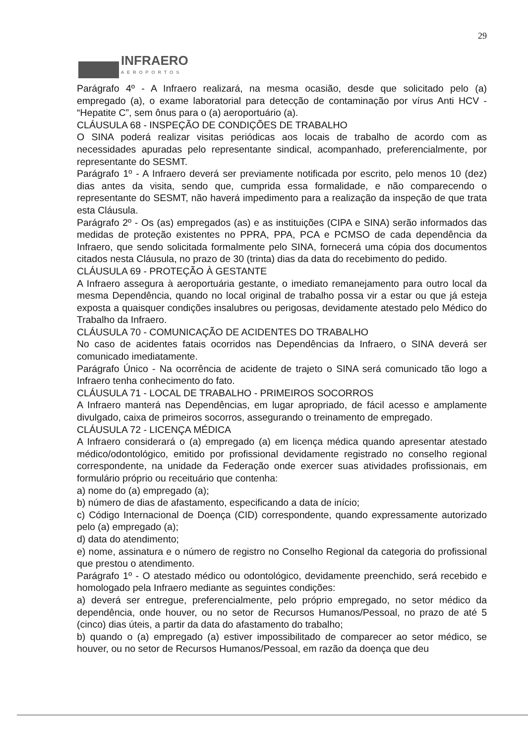29
INFRAERO
AEROPORTOS
Parágrafo 4º - A Infraero realizará, na mesma ocasião, desde que solicitado pelo (a) empregado (a), o exame laboratorial para detecção de contaminação por vírus Anti HCV - “Hepatite C”, sem ônus para o (a) aeroportuário (a).
CLÁUSULA 68 - INSPEÇÃO DE CONDIÇÕES DE TRABALHO
O SINA poderá realizar visitas periódicas aos locais de trabalho de acordo com as necessidades apuradas pelo representante sindical, acompanhado, preferencialmente, por representante do SESMT.
Parágrafo 1º - A Infraero deverá ser previamente notificada por escrito, pelo menos 10 (dez) dias antes da visita, sendo que, cumprida essa formalidade, e não comparecendo o representante do SESMT, não haverá impedimento para a realização da inspeção de que trata esta Cláusula.
Parágrafo 2º - Os (as) empregados (as) e as instituições (CIPA e SINA) serão informados das medidas de proteção existentes no PPRA, PPA, PCA e PCMSO de cada dependência da Infraero, que sendo solicitada formalmente pelo SINA, fornecerá uma cópia dos documentos citados nesta Cláusula, no prazo de 30 (trinta) dias da data do recebimento do pedido.
CLÁUSULA 69 - PROTEÇÃO À GESTANTE
A Infraero assegura à aeroportuária gestante, o imediato remanejamento para outro local da mesma Dependência, quando no local original de trabalho possa vir a estar ou que já esteja exposta a quaisquer condições insalubres ou perigosas, devidamente atestado pelo Médico do Trabalho da Infraero.
CLÁUSULA 70 - COMUNICAÇÃO DE ACIDENTES DO TRABALHO
No caso de acidentes fatais ocorridos nas Dependências da Infraero, o SINA deverá ser comunicado imediatamente.
Parágrafo Único - Na ocorrência de acidente de trajeto o SINA será comunicado tão logo a Infraero tenha conhecimento do fato.
CLÁUSULA 71 - LOCAL DE TRABALHO - PRIMEIROS SOCORROS
A Infraero manterá nas Dependências, em lugar apropriado, de fácil acesso e amplamente divulgado, caixa de primeiros socorros, assegurando o treinamento de empregado.
CLÁUSULA 72 - LICENÇA MÉDICA
A Infraero considerará o (a) empregado (a) em licença médica quando apresentar atestado médico/odontológico, emitido por profissional devidamente registrado no conselho regional correspondente, na unidade da Federação onde exercer suas atividades profissionais, em formulário próprio ou receituário que contenha:
a) nome do (a) empregado (a);
b) número de dias de afastamento, especificando a data de início;
c) Código Internacional de Doença (CID) correspondente, quando expressamente autorizado pelo (a) empregado (a);
d) data do atendimento;
e) nome, assinatura e o número de registro no Conselho Regional da categoria do profissional que prestou o atendimento.
Parágrafo 1º - O atestado médico ou odontológico, devidamente preenchido, será recebido e homologado pela Infraero mediante as seguintes condições:
a) deverá ser entregue, preferencialmente, pelo próprio empregado, no setor médico da dependência, onde houver, ou no setor de Recursos Humanos/Pessoal, no prazo de até 5 (cinco) dias úteis, a partir da data do afastamento do trabalho;
b) quando o (a) empregado (a) estiver impossibilitado de comparecer ao setor médico, se houver, ou no setor de Recursos Humanos/Pessoal, em razão da doença que deu